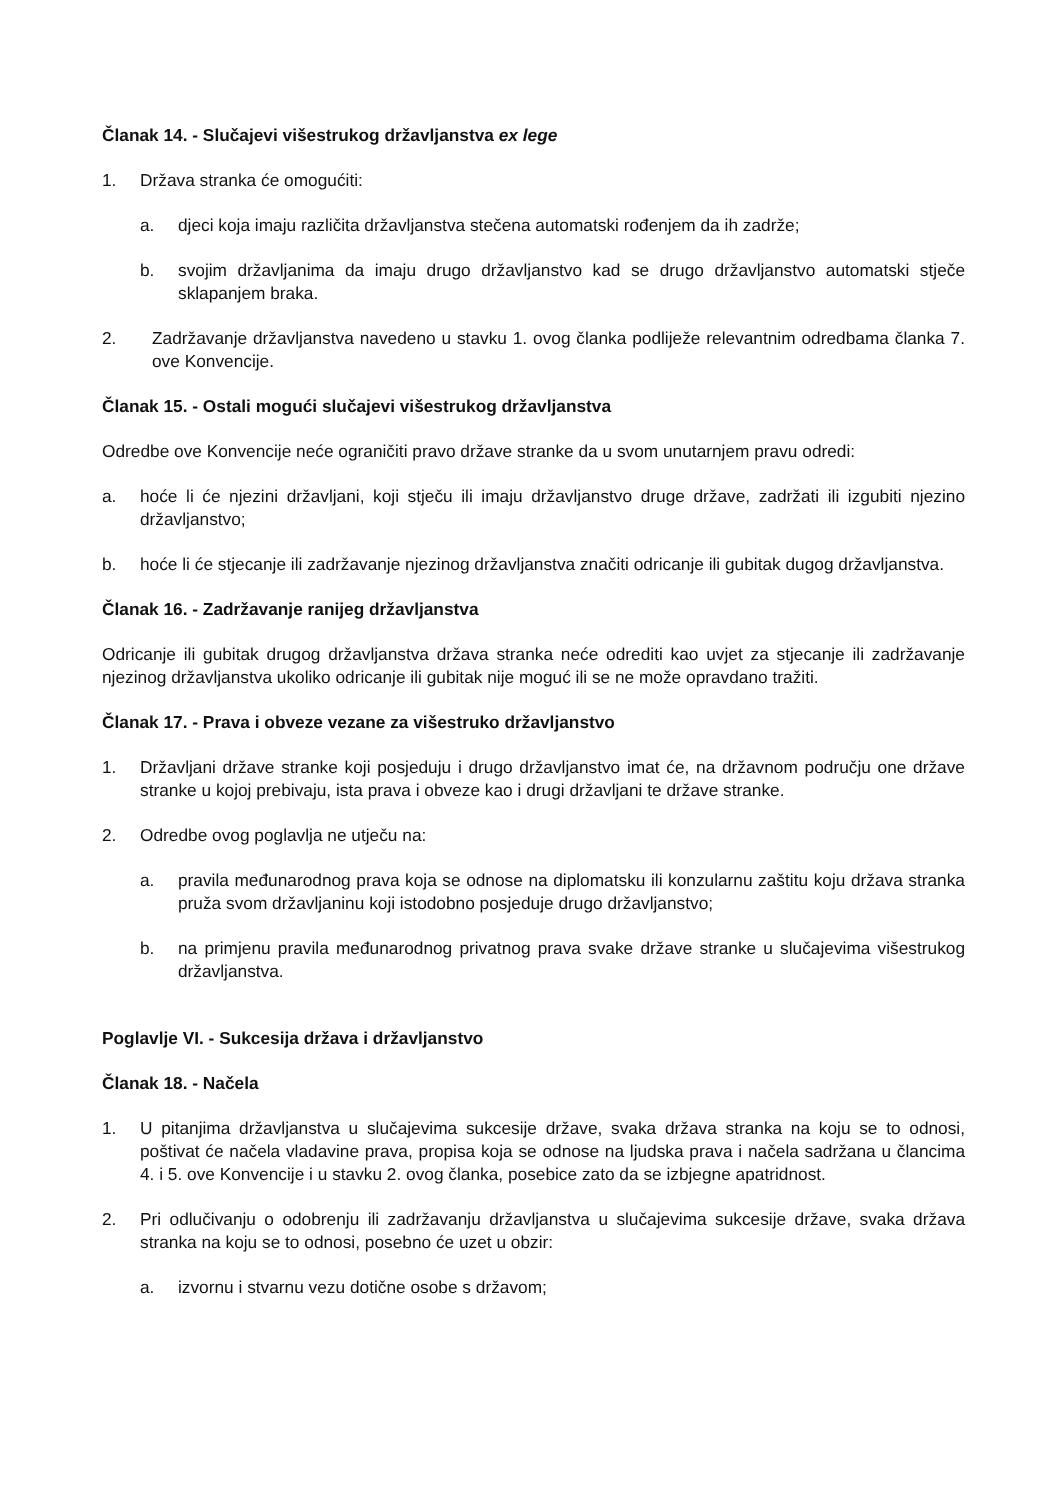Članak 14. - Slučajevi višestrukog državljanstva ex lege
1. Država stranka će omogućiti:
a. djeci koja imaju različita državljanstva stečena automatski rođenjem da ih zadrže;
b. svojim državljanima da imaju drugo državljanstvo kad se drugo državljanstvo automatski stječe sklapanjem braka.
2. Zadržavanje državljanstva navedeno u stavku 1. ovog članka podliježe relevantnim odredbama članka 7. ove Konvencije.
Članak 15. - Ostali mogući slučajevi višestrukog državljanstva
Odredbe ove Konvencije neće ograničiti pravo države stranke da u svom unutarnjem pravu odredi:
a. hoće li će njezini državljani, koji stječu ili imaju državljanstvo druge države, zadržati ili izgubiti njezino državljanstvo;
b. hoće li će stjecanje ili zadržavanje njezinog državljanstva značiti odricanje ili gubitak dugog državljanstva.
Članak 16. - Zadržavanje ranijeg državljanstva
Odricanje ili gubitak drugog državljanstva država stranka neće odrediti kao uvjet za stjecanje ili zadržavanje njezinog državljanstva ukoliko odricanje ili gubitak nije moguć ili se ne može opravdano tražiti.
Članak 17. - Prava i obveze vezane za višestruko državljanstvo
1. Državljani države stranke koji posjeduju i drugo državljanstvo imat će, na državnom području one države stranke u kojoj prebivaju, ista prava i obveze kao i drugi državljani te države stranke.
2. Odredbe ovog poglavlja ne utječu na:
a. pravila međunarodnog prava koja se odnose na diplomatsku ili konzularnu zaštitu koju država stranka pruža svom državljaninu koji istodobno posjeduje drugo državljanstvo;
b. na primjenu pravila međunarodnog privatnog prava svake države stranke u slučajevima višestrukog državljanstva.
Poglavlje VI. - Sukcesija država i državljanstvo
Članak 18. - Načela
1. U pitanjima državljanstva u slučajevima sukcesije države, svaka država stranka na koju se to odnosi, poštivat će načela vladavine prava, propisa koja se odnose na ljudska prava i načela sadržana u člancima 4. i 5. ove Konvencije i u stavku 2. ovog članka, posebice zato da se izbjegne apatridnost.
2. Pri odlučivanju o odobrenju ili zadržavanju državljanstva u slučajevima sukcesije države, svaka država stranka na koju se to odnosi, posebno će uzet u obzir:
a. izvornu i stvarnu vezu dotične osobe s državom;